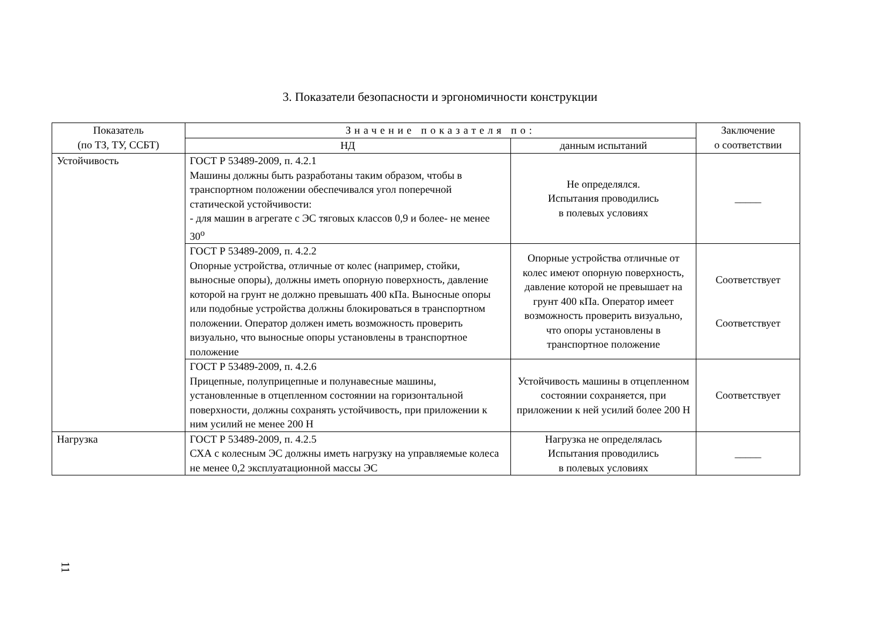3. Показатели безопасности и эргономичности конструкции
| Показатель (по ТЗ, ТУ, ССБТ) | Значение показателя по: | | Заключение о соответствии |
| --- | --- | --- | --- |
| | НД | данным испытаний | |
| Устойчивость | ГОСТ Р 53489-2009, п. 4.2.1 Машины должны быть разработаны таким образом, чтобы в транспортном положении обеспечивался угол поперечной статической устойчивости: - для машин в агрегате с ЭС тяговых классов 0,9 и более- не менее 30<sup>о</sup> | Не определялся. Испытания проводились в полевых условиях | _____ |
| | ГОСТ Р 53489-2009, п. 4.2.2 Опорные устройства, отличные от колес (например, стойки, выносные опоры), должны иметь опорную поверхность, давление которой на грунт не должно превышать 400 кПа. Выносные опоры или подобные устройства должны блокироваться в транспортном положении. Оператор должен иметь возможность проверить визуально, что выносные опоры установлены в транспортное положение | Опорные устройства отличные от колес имеют опорную поверхность, давление которой не превышает на грунт 400 кПа. Оператор имеет возможность проверить визуально, что опоры установлены в транспортное положение | Соответствует Соответствует |
| | ГОСТ Р 53489-2009, п. 4.2.6 Прицепные, полуприцепные и полунавесные машины, установленные в отцепленном состоянии на горизонтальной поверхности, должны сохранять устойчивость, при приложении к ним усилий не менее 200 Н | Устойчивость машины в отцепленном состоянии сохраняется, при приложении к ней усилий более 200 Н | Соответствует |
| Нагрузка | ГОСТ Р 53489-2009, п. 4.2.5 СХА с колесным ЭС должны иметь нагрузку на управляемые колеса не менее 0,2 эксплуатационной массы ЭС | Нагрузка не определялась Испытания проводились в полевых условиях | _____ |
11